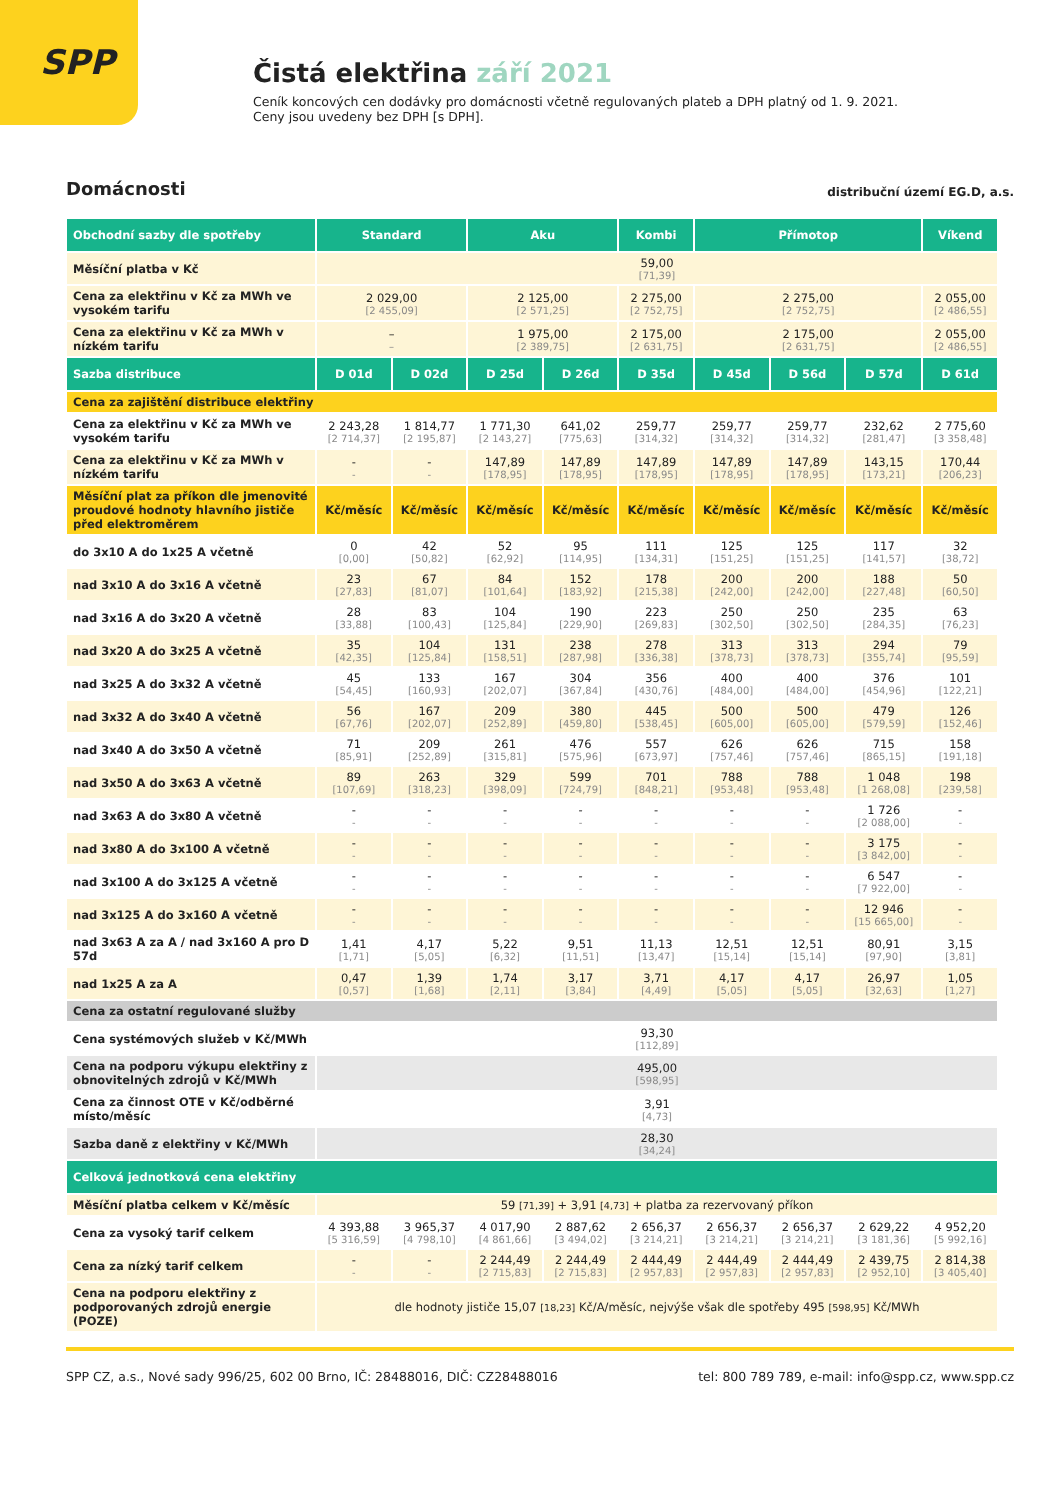SPP
Čistá elektřina září 2021
Ceník koncových cen dodávky pro domácnosti včetně regulovaných plateb a DPH platný od 1. 9. 2021.
Ceny jsou uvedeny bez DPH [s DPH].
Domácnosti
distribuční území EG.D, a.s.
| Obchodní sazby dle spotřeby | Standard | | Aku | | Kombi | Přímotop | | | Víkend |
| --- | --- | --- | --- | --- | --- | --- | --- | --- | --- |
| Měsíční platba v Kč | 59,00 [71,39] | | | | | | | | |
| Cena za elektřinu v Kč za MWh ve vysokém tarifu | 2 029,00 [2 455,09] | | 2 125,00 [2 571,25] | | 2 275,00 [2 752,75] | 2 275,00 [2 752,75] | | | 2 055,00 [2 486,55] |
| Cena za elektřinu v Kč za MWh v nízkém tarifu | – – | | 1 975,00 [2 389,75] | | 2 175,00 [2 631,75] | 2 175,00 [2 631,75] | | | 2 055,00 [2 486,55] |
| Sazba distribuce | D 01d | D 02d | D 25d | D 26d | D 35d | D 45d | D 56d | D 57d | D 61d |
| Cena za zajištění distribuce elektřiny | | | | | | | | | |
| Cena za elektřinu v Kč za MWh ve vysokém tarifu | 2 243,28 [2 714,37] | 1 814,77 [2 195,87] | 1 771,30 [2 143,27] | 641,02 [775,63] | 259,77 [314,32] | 259,77 [314,32] | 259,77 [314,32] | 232,62 [281,47] | 2 775,60 [3 358,48] |
| Cena za elektřinu v Kč za MWh v nízkém tarifu | - - | - - | 147,89 [178,95] | 147,89 [178,95] | 147,89 [178,95] | 147,89 [178,95] | 147,89 [178,95] | 143,15 [173,21] | 170,44 [206,23] |
| Měsíční plat za příkon dle jmenovité proudové hodnoty hlavního jističe před elektroměrem | Kč/měsíc | Kč/měsíc | Kč/měsíc | Kč/měsíc | Kč/měsíc | Kč/měsíc | Kč/měsíc | Kč/měsíc | Kč/měsíc |
| do 3x10 A do 1x25 A včetně | 0 [0,00] | 42 [50,82] | 52 [62,92] | 95 [114,95] | 111 [134,31] | 125 [151,25] | 125 [151,25] | 117 [141,57] | 32 [38,72] |
| nad 3x10 A do 3x16 A včetně | 23 [27,83] | 67 [81,07] | 84 [101,64] | 152 [183,92] | 178 [215,38] | 200 [242,00] | 200 [242,00] | 188 [227,48] | 50 [60,50] |
| nad 3x16 A do 3x20 A včetně | 28 [33,88] | 83 [100,43] | 104 [125,84] | 190 [229,90] | 223 [269,83] | 250 [302,50] | 250 [302,50] | 235 [284,35] | 63 [76,23] |
| nad 3x20 A do 3x25 A včetně | 35 [42,35] | 104 [125,84] | 131 [158,51] | 238 [287,98] | 278 [336,38] | 313 [378,73] | 313 [378,73] | 294 [355,74] | 79 [95,59] |
| nad 3x25 A do 3x32 A včetně | 45 [54,45] | 133 [160,93] | 167 [202,07] | 304 [367,84] | 356 [430,76] | 400 [484,00] | 400 [484,00] | 376 [454,96] | 101 [122,21] |
| nad 3x32 A do 3x40 A včetně | 56 [67,76] | 167 [202,07] | 209 [252,89] | 380 [459,80] | 445 [538,45] | 500 [605,00] | 500 [605,00] | 479 [579,59] | 126 [152,46] |
| nad 3x40 A do 3x50 A včetně | 71 [85,91] | 209 [252,89] | 261 [315,81] | 476 [575,96] | 557 [673,97] | 626 [757,46] | 626 [757,46] | 715 [865,15] | 158 [191,18] |
| nad 3x50 A do 3x63 A včetně | 89 [107,69] | 263 [318,23] | 329 [398,09] | 599 [724,79] | 701 [848,21] | 788 [953,48] | 788 [953,48] | 1 048 [1 268,08] | 198 [239,58] |
| nad 3x63 A do 3x80 A včetně | - - | - - | - - | - - | - - | - - | - - | 1 726 [2 088,00] | - - |
| nad 3x80 A do 3x100 A včetně | - - | - - | - - | - - | - - | - - | - - | 3 175 [3 842,00] | - - |
| nad 3x100 A do 3x125 A včetně | - - | - - | - - | - - | - - | - - | - - | 6 547 [7 922,00] | - - |
| nad 3x125 A do 3x160 A včetně | - - | - - | - - | - - | - - | - - | - - | 12 946 [15 665,00] | - - |
| nad 3x63 A za A / nad 3x160 A pro D 57d | 1,41 [1,71] | 4,17 [5,05] | 5,22 [6,32] | 9,51 [11,51] | 11,13 [13,47] | 12,51 [15,14] | 12,51 [15,14] | 80,91 [97,90] | 3,15 [3,81] |
| nad 1x25 A za A | 0,47 [0,57] | 1,39 [1,68] | 1,74 [2,11] | 3,17 [3,84] | 3,71 [4,49] | 4,17 [5,05] | 4,17 [5,05] | 26,97 [32,63] | 1,05 [1,27] |
| Cena za ostatní regulované služby | | | | | | | | | |
| Cena systémových služeb v Kč/MWh | 93,30 [112,89] | | | | | | | | |
| Cena na podporu výkupu elektřiny z obnovitelných zdrojů v Kč/MWh | 495,00 [598,95] | | | | | | | | |
| Cena za činnost OTE v Kč/odběrné místo/měsíc | 3,91 [4,73] | | | | | | | | |
| Sazba daně z elektřiny v Kč/MWh | 28,30 [34,24] | | | | | | | | |
| Celková jednotková cena elektřiny | | | | | | | | | |
| Měsíční platba celkem v Kč/měsíc | 59 [71,39] + 3,91 [4,73] + platba za rezervovaný příkon | | | | | | | | |
| Cena za vysoký tarif celkem | 4 393,88 [5 316,59] | 3 965,37 [4 798,10] | 4 017,90 [4 861,66] | 2 887,62 [3 494,02] | 2 656,37 [3 214,21] | 2 656,37 [3 214,21] | 2 656,37 [3 214,21] | 2 629,22 [3 181,36] | 4 952,20 [5 992,16] |
| Cena za nízký tarif celkem | - - | - - | 2 244,49 [2 715,83] | 2 244,49 [2 715,83] | 2 444,49 [2 957,83] | 2 444,49 [2 957,83] | 2 444,49 [2 957,83] | 2 439,75 [2 952,10] | 2 814,38 [3 405,40] |
| Cena na podporu elektřiny z podporovaných zdrojů energie (POZE) | dle hodnoty jističe 15,07 [18,23] Kč/A/měsíc, nejvýše však dle spotřeby 495 [598,95] Kč/MWh | | | | | | | | |
SPP CZ, a.s., Nové sady 996/25, 602 00 Brno, IČ: 28488016, DIČ: CZ28488016 tel: 800 789 789, e-mail: info@spp.cz, www.spp.cz